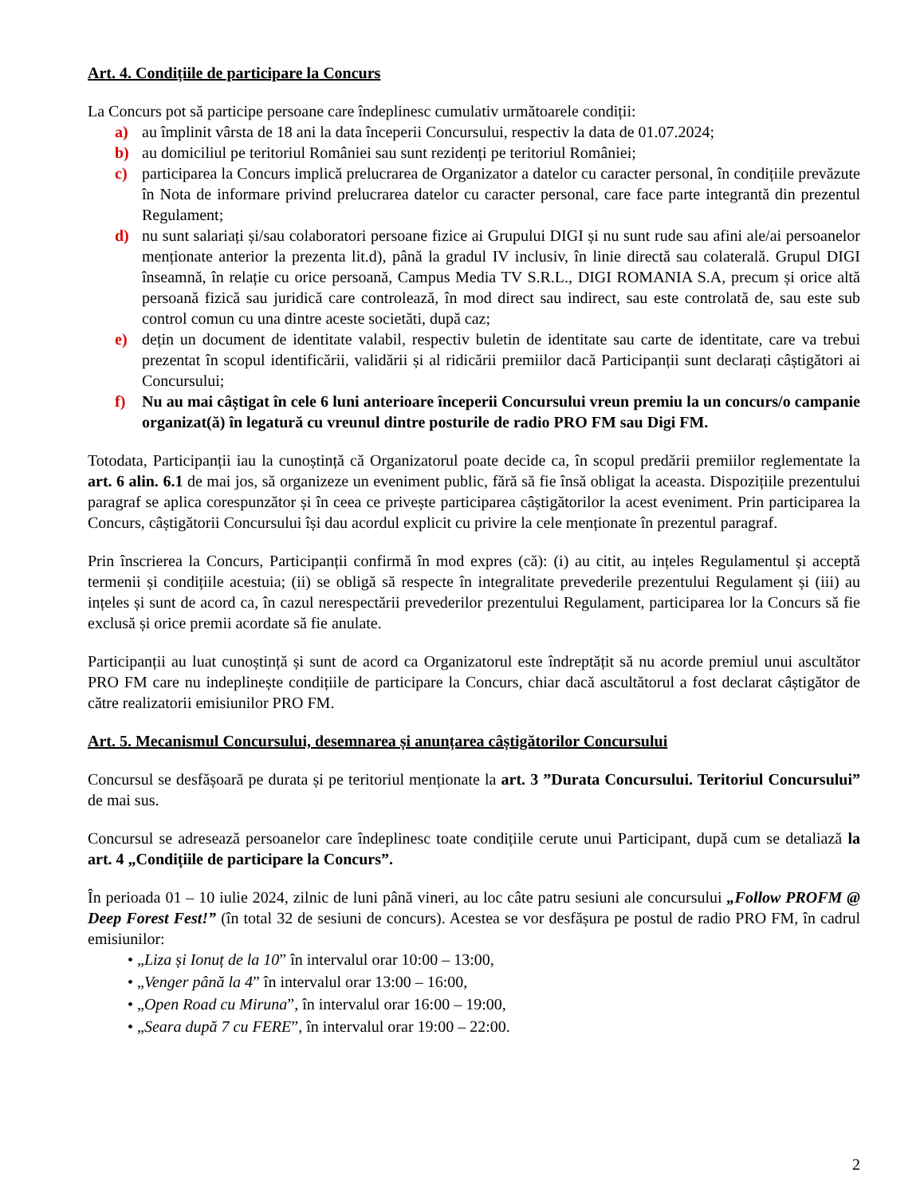Art. 4. Condițiile de participare la Concurs
La Concurs pot să participe persoane care îndeplinesc cumulativ următoarele condiții:
a) au împlinit vârsta de 18 ani la data începerii Concursului, respectiv la data de 01.07.2024;
b) au domiciliul pe teritoriul României sau sunt rezidenți pe teritoriul României;
c) participarea la Concurs implică prelucrarea de Organizator a datelor cu caracter personal, în condițiile prevăzute în Nota de informare privind prelucrarea datelor cu caracter personal, care face parte integrantă din prezentul Regulament;
d) nu sunt salariați și/sau colaboratori persoane fizice ai Grupului DIGI și nu sunt rude sau afini ale/ai persoanelor menționate anterior la prezenta lit.d), până la gradul IV inclusiv, în linie directă sau colaterală. Grupul DIGI înseamnă, în relație cu orice persoană, Campus Media TV S.R.L., DIGI ROMANIA S.A, precum și orice altă persoană fizică sau juridică care controlează, în mod direct sau indirect, sau este controlată de, sau este sub control comun cu una dintre aceste societăti, după caz;
e) dețin un document de identitate valabil, respectiv buletin de identitate sau carte de identitate, care va trebui prezentat în scopul identificării, validării și al ridicării premiilor dacă Participanții sunt declarați câștigători ai Concursului;
f) Nu au mai câștigat în cele 6 luni anterioare începerii Concursului vreun premiu la un concurs/o campanie organizat(ă) în legatură cu vreunul dintre posturile de radio PRO FM sau Digi FM.
Totodata, Participanții iau la cunoștință că Organizatorul poate decide ca, în scopul predării premiilor reglementate la art. 6 alin. 6.1 de mai jos, să organizeze un eveniment public, fără să fie însă obligat la aceasta. Dispozițiile prezentului paragraf se aplica corespunzător și în ceea ce privește participarea câștigătorilor la acest eveniment. Prin participarea la Concurs, câștigătorii Concursului își dau acordul explicit cu privire la cele menționate în prezentul paragraf.
Prin înscrierea la Concurs, Participanții confirmă în mod expres (că): (i) au citit, au ințeles Regulamentul și acceptă termenii și condițiile acestuia; (ii) se obligă să respecte în integralitate prevederile prezentului Regulament și (iii) au ințeles și sunt de acord ca, în cazul nerespectării prevederilor prezentului Regulament, participarea lor la Concurs să fie exclusă și orice premii acordate să fie anulate.
Participanții au luat cunoștință și sunt de acord ca Organizatorul este îndreptățit să nu acorde premiul unui ascultător PRO FM care nu indeplinește condițiile de participare la Concurs, chiar dacă ascultătorul a fost declarat câștigător de către realizatorii emisiunilor PRO FM.
Art. 5. Mecanismul Concursului, desemnarea și anunțarea câștigătorilor Concursului
Concursul se desfășoară pe durata și pe teritoriul menționate la art. 3 ”Durata Concursului. Teritoriul Concursului” de mai sus.
Concursul se adresează persoanelor care îndeplinesc toate condițiile cerute unui Participant, după cum se detaliază la art. 4 „Condițiile de participare la Concurs”.
În perioada 01 – 10 iulie 2024, zilnic de luni până vineri, au loc câte patru sesiuni ale concursului „Follow PROFM @ Deep Forest Fest!” (în total 32 de sesiuni de concurs). Acestea se vor desfășura pe postul de radio PRO FM, în cadrul emisiunilor:
• „Liza și Ionuț de la 10” în intervalul orar 10:00 – 13:00,
• „Venger până la 4” în intervalul orar 13:00 – 16:00,
• „Open Road cu Miruna”, în intervalul orar 16:00 – 19:00,
• „Seara după 7 cu FERE”, în intervalul orar 19:00 – 22:00.
2